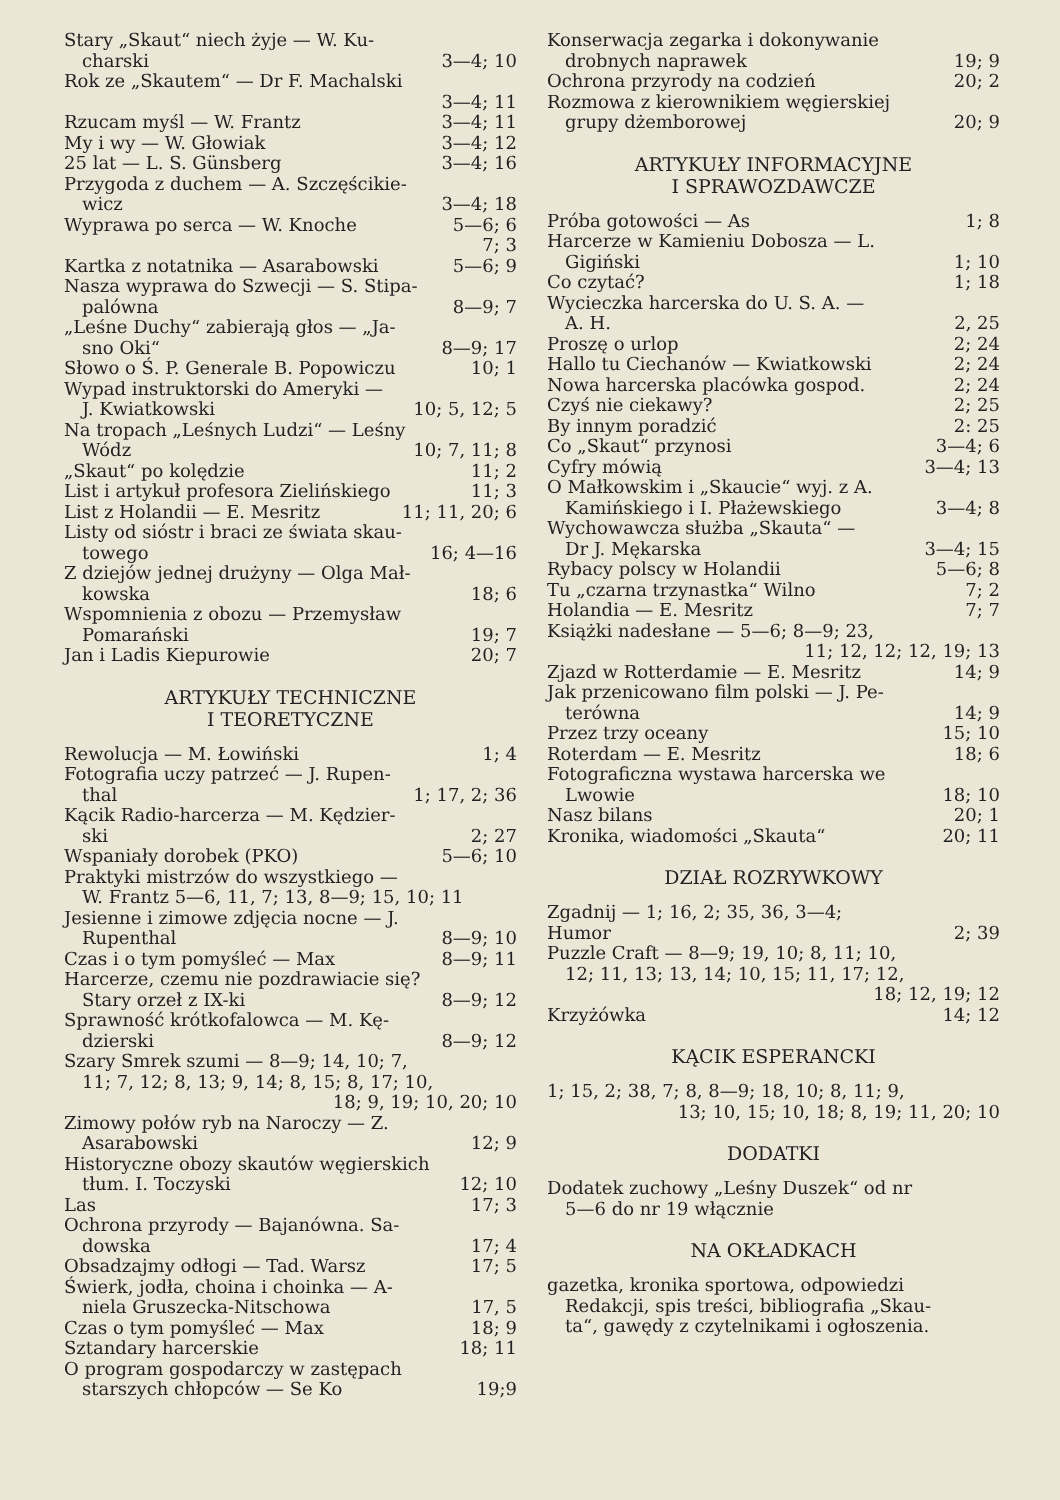Stary „Skaut“ niech żyje — W. Ku-
charski 3—4; 10
Rok ze „Skautem“ — Dr F. Machalski
3—4; 11
Rzucam myśl — W. Frantz 3—4; 11
My i wy — W. Głowiak 3—4; 12
25 lat — L. S. Günsberg 3—4; 16
Przygoda z duchem — A. Szczęścikie-
wicz 3—4; 18
Wyprawa po serca — W. Knoche 5—6; 6
7; 3
Kartka z notatnika — Asarabowski 5—6; 9
Nasza wyprawa do Szwecji — S. Stipa-
palówna 8—9; 7
„Leśne Duchy“ zabierają głos — „Ja-
sno Oki“8—9; 17
Słowo o Ś. P. Generale B. Popowiczu 10; 1
Wypad instruktorski do Ameryki —
J. Kwiatkowski 10; 5, 12; 5
Na tropach „Leśnych Ludzi“ — Leśny
Wódz 10; 7, 11; 8
„Skaut“ po kolędzie 11; 2
List i artykuł profesora Zielińskiego 11; 3
List z Holandii — E. Mesritz 11; 11, 20; 6
Listy od sióstr i braci ze świata skau-
towego 16; 4—16
Z dziejów jednej drużyny — Olga Mał-
kowska 18; 6
Wspomnienia z obozu — Przemysław
Pomarański 19; 7
Jan i Ladis Kiepurowie 20; 7
ARTYKUŁY TECHNICZNE
I TEORETYCZNE
Rewolucja — M. Łowiński 1; 4
Fotografia uczy patrzeć — J. Rupen-
thal 1; 17, 2; 36
Kącik Radio-harcerza — M. Kędzier-
ski 2; 27
Wspaniały dorobek (PKO) 5—6; 10
Praktyki mistrzów do wszystkiego —
W. Frantz 5—6, 11, 7; 13, 8—9; 15, 10; 11
Jesienne i zimowe zdjęcia nocne — J.
Rupenthal 8—9; 10
Czas i o tym pomyśleć — Max 8—9; 11
Harcerze, czemu nie pozdrawiacie się?
Stary orzeł z IX-ki 8—9; 12
Sprawność krótkofalowca — M. Kę-
dzierski 8—9; 12
Szary Smrek szumi — 8—9; 14, 10; 7,
11; 7, 12; 8, 13; 9, 14; 8, 15; 8, 17; 10,
18; 9, 19; 10, 20; 10
Zimowy połów ryb na Naroczy — Z.
Asarabowski 12; 9
Historyczne obozy skautów węgierskich
tłum. I. Toczyski 12; 10
Las 17; 3
Ochrona przyrody — Bajanówna. Sa-
dowska 17; 4
Obsadzajmy odłogi — Tad. Warsz 17; 5
Świerk, jodła, choina i choinka — A-
niela Gruszecka-Nitschowa 17, 5
Czas o tym pomyśleć — Max 18; 9
Sztandary harcerskie 18; 11
O program gospodarczy w zastępach
starszych chłopców — Se Ko 19;9
Konserwacja zegarka i dokonywanie
drobnych naprawek 19; 9
Ochrona przyrody na codzień 20; 2
Rozmowa z kierownikiem węgierskiej
grupy dżemborowej 20; 9
ARTYKUŁY INFORMACYJNE
I SPRAWOZDAWCZE
Próba gotowości — As 1; 8
Harcerze w Kamieniu Dobosza — L.
Gigiński 1; 10
Co czytać? 1; 18
Wycieczka harcerska do U. S. A. —
A. H. 2, 25
Proszę o urlop 2; 24
Hallo tu Ciechanów — Kwiatkowski 2; 24
Nowa harcerska placówka gospod. 2; 24
Czyś nie ciekawy? 2; 25
By innym poradzić 2: 25
Co „Skaut“ przynosi 3—4; 6
Cyfry mówią 3—4; 13
O Małkowskim i „Skaucie“ wyj. z A.
Kamińskiego i I. Płażewskiego 3—4; 8
Wychowawcza służba „Skauta“ —
Dr J. Mękarska 3—4; 15
Rybacy polscy w Holandii 5—6; 8
Tu „czarna trzynastka“ Wilno 7; 2
Holandia — E. Mesritz 7; 7
Książki nadesłane — 5—6; 8—9; 23,
11; 12, 12; 12, 19; 13
Zjazd w Rotterdamie — E. Mesritz 14; 9
Jak przenicowano film polski — J. Pe-
terówna 14; 9
Przez trzy oceany 15; 10
Roterdam — E. Mesritz 18; 6
Fotograficzna wystawa harcerska we
Lwowie 18; 10
Nasz bilans 20; 1
Kronika, wiadomości „Skauta“20; 11
DZIAŁ ROZRYWKOWY
Zgadnij — 1; 16, 2; 35, 36, 3—4;
Humor 2; 39
Puzzle Craft — 8—9; 19, 10; 8, 11; 10,
12; 11, 13; 13, 14; 10, 15; 11, 17; 12,
18; 12, 19; 12
Krzyżówka 14; 12
KĄCIK ESPERANCKI
1; 15, 2; 38, 7; 8, 8—9; 18, 10; 8, 11; 9,
13; 10, 15; 10, 18; 8, 19; 11, 20; 10
DODATKI
Dodatek zuchowy „Leśny Duszek“ od nr
5—6 do nr 19 włącznie
NA OKŁADKACH
gazetka, kronika sportowa, odpowiedzi
Redakcji, spis treści, bibliografia „Skau-
ta“, gawędy z czytelnikami i ogłoszenia.